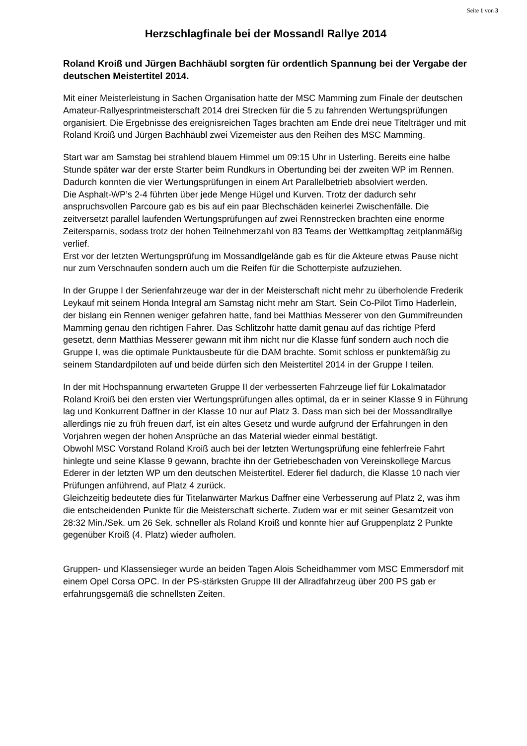Seite 1 von 3
Herzschlagfinale bei der Mossandl Rallye 2014
Roland Kroiß und Jürgen Bachhäubl sorgten für ordentlich Spannung bei der Vergabe der deutschen Meistertitel 2014.
Mit einer Meisterleistung in Sachen Organisation hatte der MSC Mamming zum Finale der deutschen Amateur-Rallyesprintmeisterschaft 2014 drei Strecken für die 5 zu fahrenden Wertungsprüfungen organisiert. Die Ergebnisse des ereignisreichen Tages brachten am Ende drei neue Titelträger und mit Roland Kroiß und Jürgen Bachhäubl zwei Vizemeister aus den Reihen des MSC Mamming.
Start war am Samstag bei strahlend blauem Himmel um 09:15 Uhr in Usterling. Bereits eine halbe Stunde später war der erste Starter beim Rundkurs in Obertunding bei der zweiten WP im Rennen. Dadurch konnten die vier Wertungsprüfungen in einem Art Parallelbetrieb absolviert werden.
Die Asphalt-WP’s 2-4 führten über jede Menge Hügel und Kurven. Trotz der dadurch sehr anspruchsvollen Parcoure gab es bis auf ein paar Blechschäden keinerlei Zwischenfälle. Die zeitversetzt parallel laufenden Wertungsprüfungen auf zwei Rennstrecken brachten eine enorme Zeitersparnis, sodass trotz der hohen Teilnehmerzahl von 83 Teams der Wettkampftag zeitplanmäßig verlief.
Erst vor der letzten Wertungsprüfung im Mossandlgelände gab es für die Akteure etwas Pause nicht nur zum Verschnaufen sondern auch um die Reifen für die Schotterpiste aufzuziehen.
In der Gruppe I der Serienfahrzeuge war der in der Meisterschaft nicht mehr zu überholende Frederik Leykauf mit seinem Honda Integral am Samstag nicht mehr am Start. Sein Co-Pilot Timo Haderlein, der bislang ein Rennen weniger gefahren hatte, fand bei Matthias Messerer von den Gummifreunden Mamming genau den richtigen Fahrer. Das Schlitzohr hatte damit genau auf das richtige Pferd gesetzt, denn Matthias Messerer gewann mit ihm nicht nur die Klasse fünf sondern auch noch die Gruppe I, was die optimale Punktausbeute für die DAM brachte. Somit schloss er punktemäßig zu seinem Standardpiloten auf und beide dürfen sich den Meistertitel 2014 in der Gruppe I teilen.
In der mit Hochspannung erwarteten Gruppe II der verbesserten Fahrzeuge lief für Lokalmatador Roland Kroiß bei den ersten vier Wertungsprüfungen alles optimal, da er in seiner Klasse 9 in Führung lag und Konkurrent Daffner in der Klasse 10 nur auf Platz 3. Dass man sich bei der Mossandlrallye allerdings nie zu früh freuen darf, ist ein altes Gesetz und wurde aufgrund der Erfahrungen in den Vorjahren wegen der hohen Ansprüche an das Material wieder einmal bestätigt.
Obwohl MSC Vorstand Roland Kroiß auch bei der letzten Wertungsprüfung eine fehlerfreie Fahrt hinlegte und seine Klasse 9 gewann, brachte ihn der Getriebeschaden von Vereinskollege Marcus Ederer in der letzten WP um den deutschen Meistertitel. Ederer fiel dadurch, die Klasse 10 nach vier Prüfungen anführend, auf Platz 4 zurück.
Gleichzeitig bedeutete dies für Titelanwärter Markus Daffner eine Verbesserung auf Platz 2, was ihm die entscheidenden Punkte für die Meisterschaft sicherte. Zudem war er mit seiner Gesamtzeit von 28:32 Min./Sek. um 26 Sek. schneller als Roland Kroiß und konnte hier auf Gruppenplatz 2 Punkte gegenüber Kroiß (4. Platz) wieder aufholen.
Gruppen- und Klassensieger wurde an beiden Tagen Alois Scheidhammer vom MSC Emmersdorf mit einem Opel Corsa OPC. In der PS-stärksten Gruppe III der Allradfahrzeug über 200 PS gab er erfahrungsgemäß die schnellsten Zeiten.